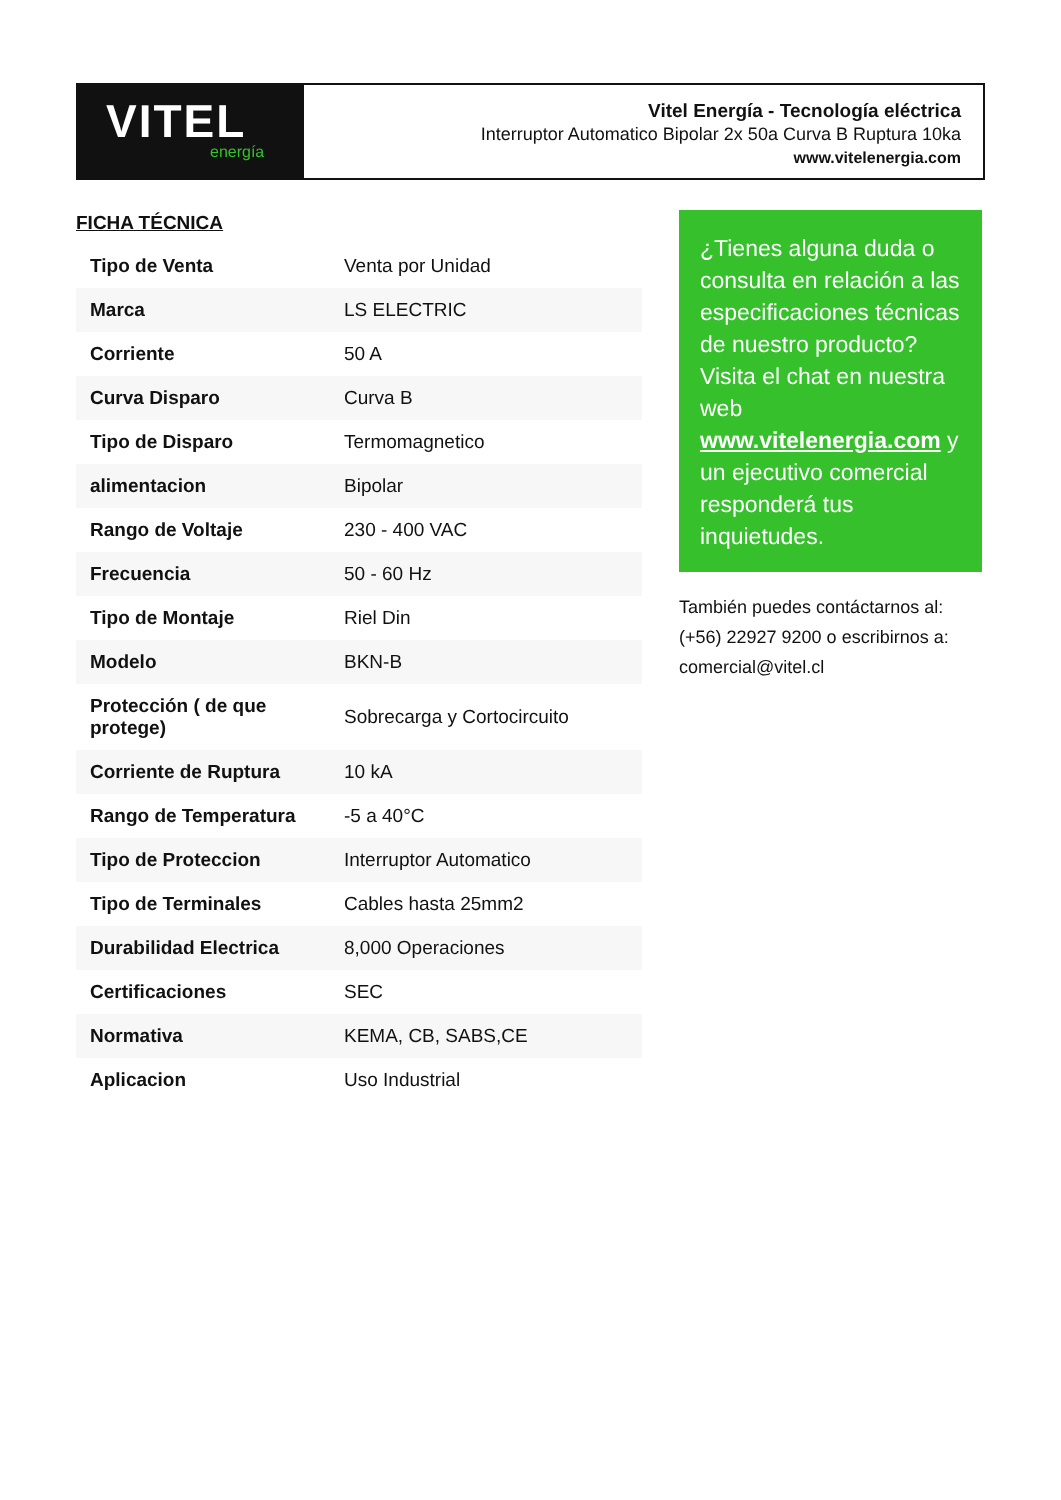VITEL
energía
Vitel Energía - Tecnología eléctrica
Interruptor Automatico Bipolar 2x 50a Curva B Ruptura 10ka
www.vitelenergia.com
FICHA TÉCNICA
| Tipo de Venta | Venta por Unidad |
| Marca | LS ELECTRIC |
| Corriente | 50 A |
| Curva Disparo | Curva B |
| Tipo de Disparo | Termomagnetico |
| alimentacion | Bipolar |
| Rango de Voltaje | 230 - 400 VAC |
| Frecuencia | 50 - 60 Hz |
| Tipo de Montaje | Riel Din |
| Modelo | BKN-B |
| Protección ( de que protege) | Sobrecarga y Cortocircuito |
| Corriente de Ruptura | 10 kA |
| Rango de Temperatura | -5 a 40°C |
| Tipo de Proteccion | Interruptor Automatico |
| Tipo de Terminales | Cables hasta 25mm2 |
| Durabilidad Electrica | 8,000 Operaciones |
| Certificaciones | SEC |
| Normativa | KEMA, CB, SABS,CE |
| Aplicacion | Uso Industrial |
¿Tienes alguna duda o consulta en relación a las especificaciones técnicas de nuestro producto? Visita el chat en nuestra web www.vitelenergia.com y un ejecutivo comercial responderá tus inquietudes.
También puedes contáctarnos al: (+56) 22927 9200 o escribirnos a: comercial@vitel.cl